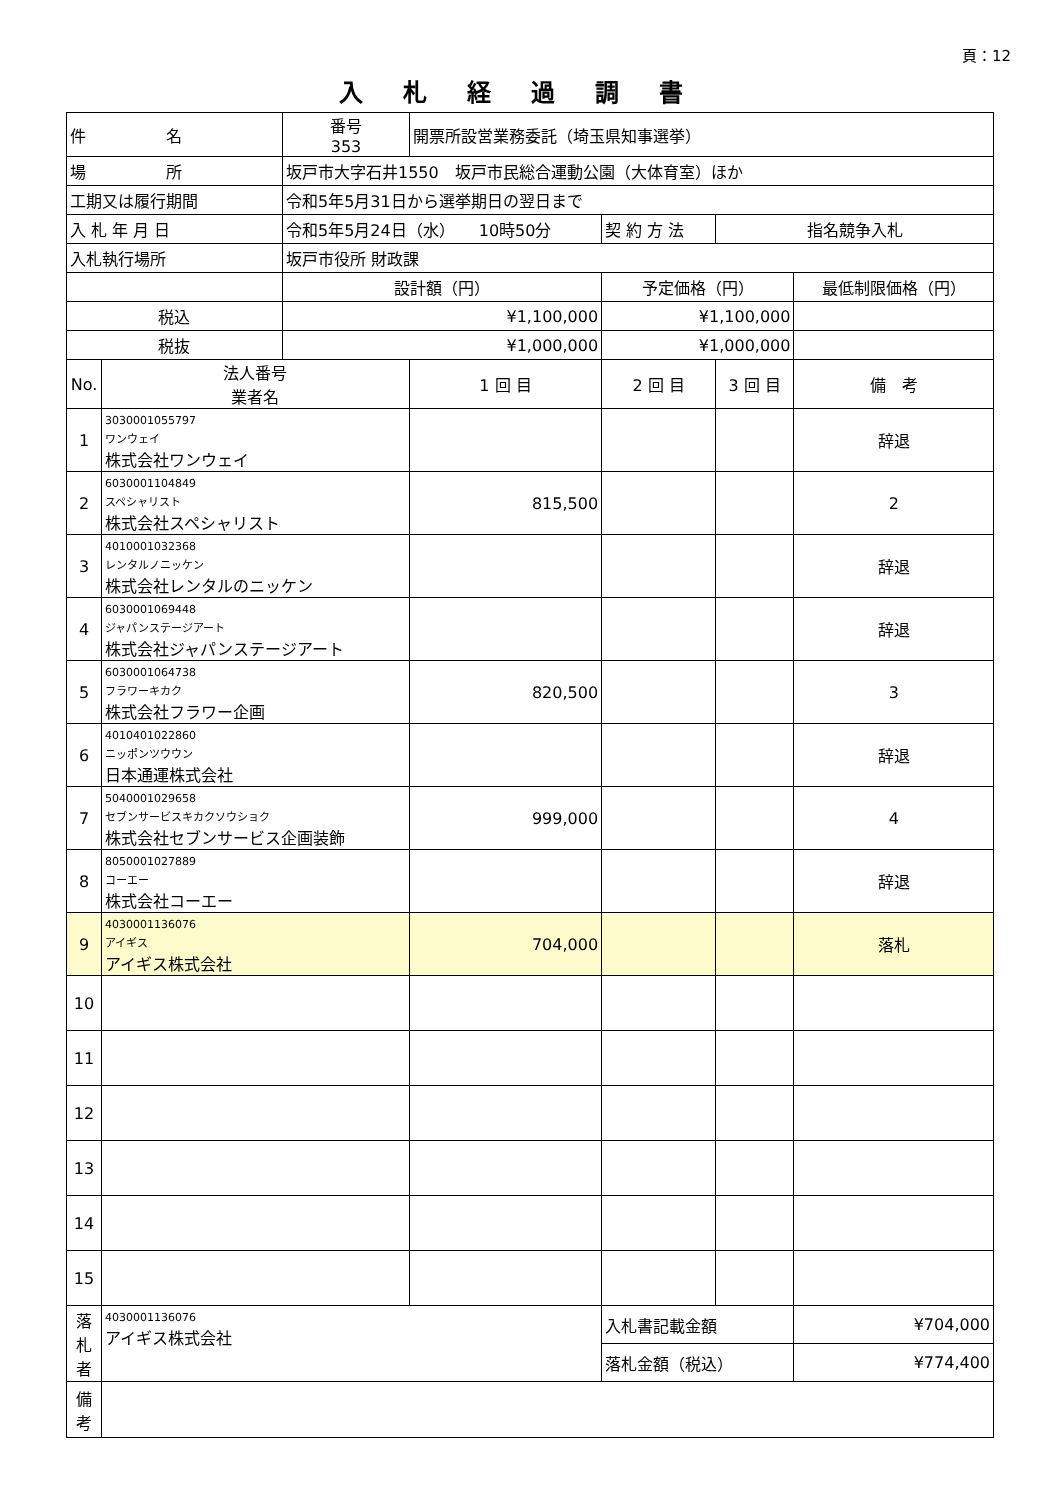頁：12
入札経過調書
| 件 名 | | 番号 353 | 開票所設営業務委託（埼玉県知事選挙） | | | |
| 場 所 | | 坂戸市大字石井1550 坂戸市民総合運動公園（大体育室）ほか | | | | |
| 工期又は履行期間 | | 令和5年5月31日から選挙期日の翌日まで | | | | |
| 入 札 年 月 日 | | 令和5年5月24日（水） 10時50分 | | 契 約 方 法 | 指名競争入札 | |
| 入札執行場所 | | 坂戸市役所 財政課 | | | | |
| | | 設計額（円） | | 予定価格（円） | | 最低制限価格（円） |
| 税込 | | ¥1,100,000 | | ¥1,100,000 | | |
| 税抜 | | ¥1,000,000 | | ¥1,000,000 | | |
| No. | 法人番号 業者名 | | 1 回 目 | 2 回 目 | 3 回 目 | 備 考 |
| 1 | 3030001055797 ワンウェイ 株式会社ワンウェイ | | | | | 辞退 |
| 2 | 6030001104849 スペシャリスト 株式会社スペシャリスト | | 815,500 | | | 2 |
| 3 | 4010001032368 レンタルノニッケン 株式会社レンタルのニッケン | | | | | 辞退 |
| 4 | 6030001069448 ジャパンステージアート 株式会社ジャパンステージアート | | | | | 辞退 |
| 5 | 6030001064738 フラワーキカク 株式会社フラワー企画 | | 820,500 | | | 3 |
| 6 | 4010401022860 ニッポンツウウン 日本通運株式会社 | | | | | 辞退 |
| 7 | 5040001029658 セブンサービスキカクソウショク 株式会社セブンサービス企画装飾 | | 999,000 | | | 4 |
| 8 | 8050001027889 コーエー 株式会社コーエー | | | | | 辞退 |
| 9 | 4030001136076 アイギス アイギス株式会社 | | 704,000 | | | 落札 |
| 10 | | | | | | |
| 11 | | | | | | |
| 12 | | | | | | |
| 13 | | | | | | |
| 14 | | | | | | |
| 15 | | | | | | |
| 落 札 者 | 4030001136076 アイギス株式会社 | | | 入札書記載金額 | | ¥704,000 |
| | | | | 落札金額（税込） | | ¥774,400 |
| 備 考 | | | | | | |